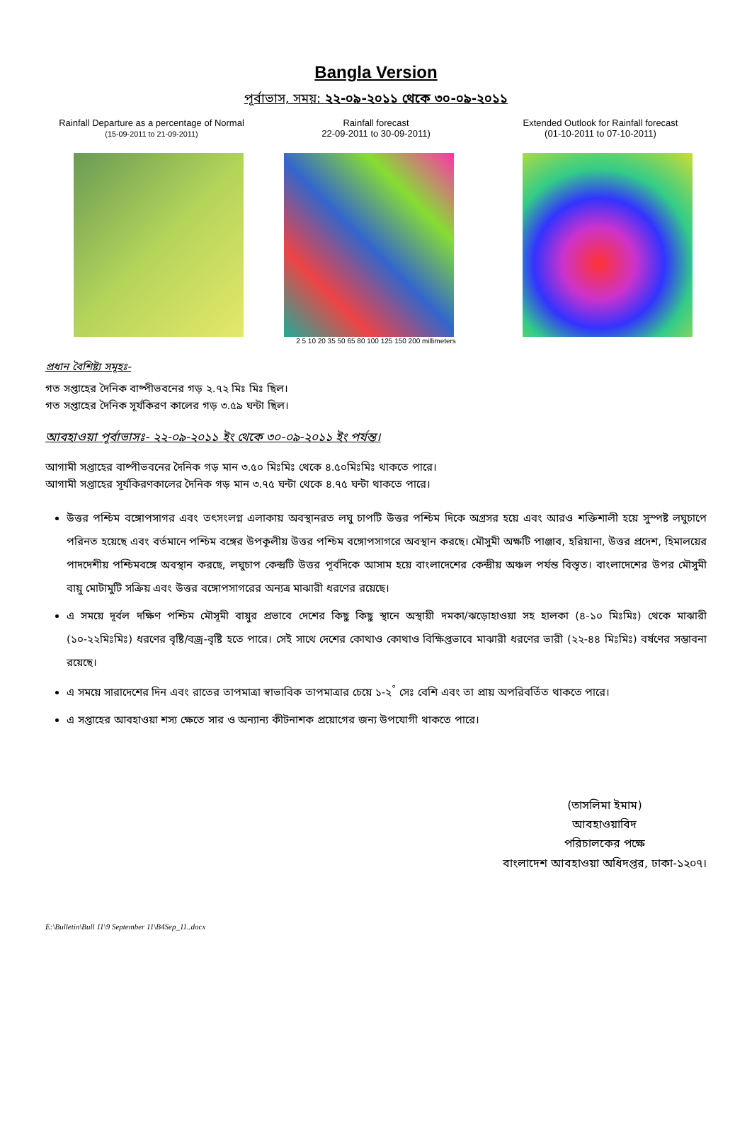Bangla Version
পূর্বাভাস, সময়: ২২-০৯-২০১১ থেকে ৩০-০৯-২০১১
Rainfall Departure as a percentage of Normal
(15-09-2011 to 21-09-2011)
Rainfall forecast
22-09-2011 to 30-09-2011)
2 5 10 20 35 50 65 80 100 125 150 200 millimeters
Extended Outlook for Rainfall forecast
(01-10-2011 to 07-10-2011)
প্রধান বৈশিষ্ট্য সমূহঃ-
গত সপ্তাহের দৈনিক বাষ্পীভবনের গড় ২.৭২ মিঃ মিঃ ছিল।
গত সপ্তাহের দৈনিক সূর্যকিরণ কালের গড় ৩.৫৯ ঘন্টা ছিল।
আবহাওয়া পূর্বাভাসঃ- ২২-০৯-২০১১ ইং থেকে ৩০-০৯-২০১১ ইং পর্যন্ত।
আগামী সপ্তাহের বাষ্পীভবনের দৈনিক গড় মান ৩.৫০ মিঃমিঃ থেকে ৪.৫০মিঃমিঃ থাকতে পারে।
আগামী সপ্তাহের সূর্যকিরণকালের দৈনিক গড় মান ৩.৭৫ ঘন্টা থেকে ৪.৭৫ ঘন্টা থাকতে পারে।
উত্তর পশ্চিম বঙ্গোপসাগর এবং তৎসংলগ্ন এলাকায় অবস্থানরত লঘু চাপটি উত্তর পশ্চিম দিকে অগ্রসর হয়ে এবং আরও শক্তিশালী হয়ে সুস্পষ্ট লঘুচাপে পরিনত হয়েছে এবং বর্তমানে পশ্চিম বঙ্গের উপকূলীয় উত্তর পশ্চিম বঙ্গোপসাগরে অবস্থান করছে। মৌসুমী অক্ষটি পাঞ্জাব, হরিয়ানা, উত্তর প্রদেশ, হিমালয়ের পাদদেশীয় পশ্চিমবঙ্গে অবস্থান করছে, লঘুচাপ কেন্দ্রটি উত্তর পূর্বদিকে আসাম হয়ে বাংলাদেশের কেন্দ্রীয় অঞ্চল পর্যন্ত বিস্তৃত। বাংলাদেশের উপর মৌসুমী বায়ু মোটামুটি সক্রিয় এবং উত্তর বঙ্গোপসাগরের অন্যত্র মাঝারী ধরণের রয়েছে।
এ সময়ে দূর্বল দক্ষিণ পশ্চিম মৌসূমী বায়ুর প্রভাবে দেশের কিছু কিছু স্থানে অস্থায়ী দমকা/ঝড়োহাওয়া সহ হালকা (৪-১০ মিঃমিঃ) থেকে মাঝারী (১০-২২মিঃমিঃ) ধরণের বৃষ্টি/বজ্র-বৃষ্টি হতে পারে। সেই সাথে দেশের কোথাও কোথাও বিক্ষিপ্তভাবে মাঝারী ধরণের ভারী (২২-৪৪ মিঃমিঃ) বর্ষণের সম্ভাবনা রয়েছে।
এ সময়ে সারাদেশের দিন এবং রাতের তাপমাত্রা স্বাভাবিক তাপমাত্রার চেয়ে ১-২<sup>°</sup> সেঃ বেশি এবং তা প্রায় অপরিবর্তিত থাকতে পারে।
এ সপ্তাহের আবহাওয়া শস্য ক্ষেতে সার ও অন্যান্য কীটনাশক প্রয়োগের জন্য উপযোগী থাকতে পারে।
(তাসলিমা ইমাম)
আবহাওয়াবিদ
পরিচালকের পক্ষে
বাংলাদেশ আবহাওয়া অধিদপ্তর, ঢাকা-১২০৭।
E:\Bulletin\Bull 11\9 September 11\B4Sep_11..docx